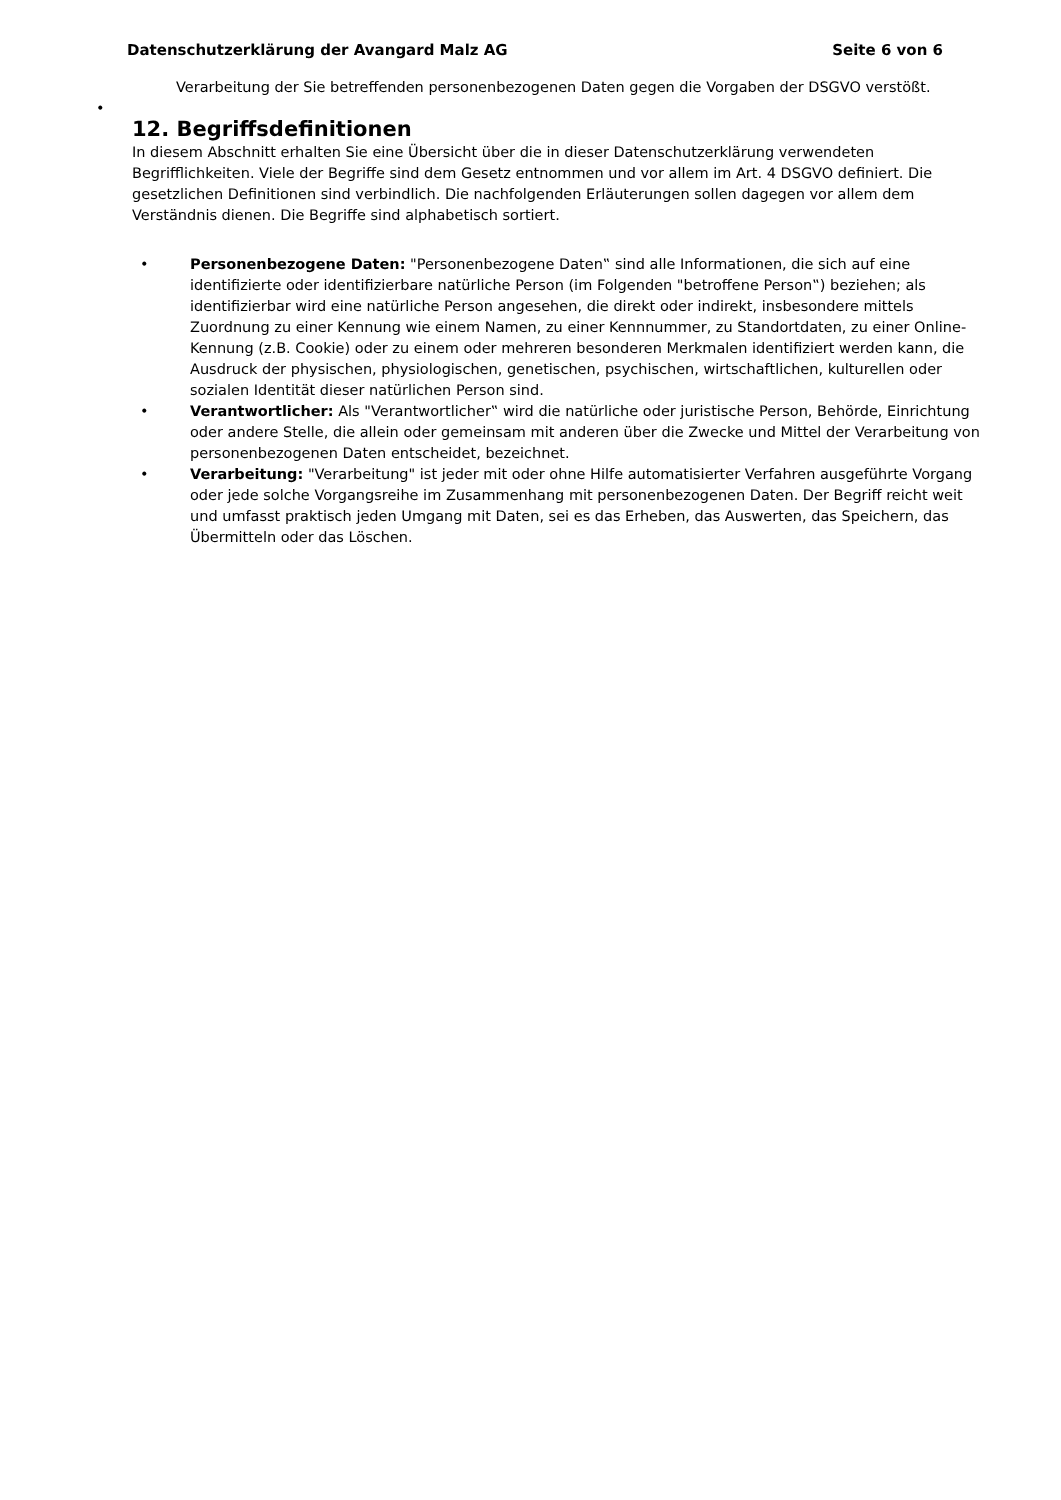Datenschutzerklärung der Avangard Malz AG Seite 6 von 6
Verarbeitung der Sie betreffenden personenbezogenen Daten gegen die Vorgaben der DSGVO verstößt.
•
12. Begriffsdefinitionen
In diesem Abschnitt erhalten Sie eine Übersicht über die in dieser Datenschutzerklärung verwendeten Begrifflichkeiten. Viele der Begriffe sind dem Gesetz entnommen und vor allem im Art. 4 DSGVO definiert. Die gesetzlichen Definitionen sind verbindlich. Die nachfolgenden Erläuterungen sollen dagegen vor allem dem Verständnis dienen. Die Begriffe sind alphabetisch sortiert.
• Personenbezogene Daten: "Personenbezogene Daten‟ sind alle Informationen, die sich auf eine identifizierte oder identifizierbare natürliche Person (im Folgenden "betroffene Person‟) beziehen; als identifizierbar wird eine natürliche Person angesehen, die direkt oder indirekt, insbesondere mittels Zuordnung zu einer Kennung wie einem Namen, zu einer Kennnummer, zu Standortdaten, zu einer Online-Kennung (z.B. Cookie) oder zu einem oder mehreren besonderen Merkmalen identifiziert werden kann, die Ausdruck der physischen, physiologischen, genetischen, psychischen, wirtschaftlichen, kulturellen oder sozialen Identität dieser natürlichen Person sind.
• Verantwortlicher: Als "Verantwortlicher‟ wird die natürliche oder juristische Person, Behörde, Einrichtung oder andere Stelle, die allein oder gemeinsam mit anderen über die Zwecke und Mittel der Verarbeitung von personenbezogenen Daten entscheidet, bezeichnet.
• Verarbeitung: "Verarbeitung" ist jeder mit oder ohne Hilfe automatisierter Verfahren ausgeführte Vorgang oder jede solche Vorgangsreihe im Zusammenhang mit personenbezogenen Daten. Der Begriff reicht weit und umfasst praktisch jeden Umgang mit Daten, sei es das Erheben, das Auswerten, das Speichern, das Übermitteln oder das Löschen.